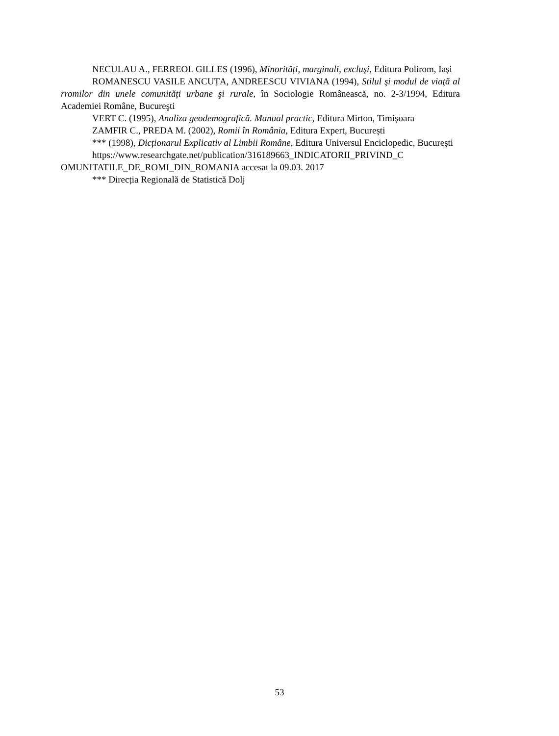NECULAU A., FERREOL GILLES (1996), Minorități, marginali, excluşi, Editura Polirom, Iași
ROMANESCU VASILE ANCUȚA, ANDREESCU VIVIANA (1994), Stilul şi modul de viaţă al rromilor din unele comunități urbane şi rurale, în Sociologie Românească, no. 2-3/1994, Editura Academiei Române, Bucureşti
VERT C. (1995), Analiza geodemografică. Manual practic, Editura Mirton, Timișoara
ZAMFIR C., PREDA M. (2002), Romii în România, Editura Expert, București
*** (1998), Dicționarul Explicativ al Limbii Române, Editura Universul Enciclopedic, București
https://www.researchgate.net/publication/316189663_INDICATORII_PRIVIND_C OMUNITATILE_DE_ROMI_DIN_ROMANIA accesat la 09.03. 2017
*** Direcția Regională de Statistică Dolj
53